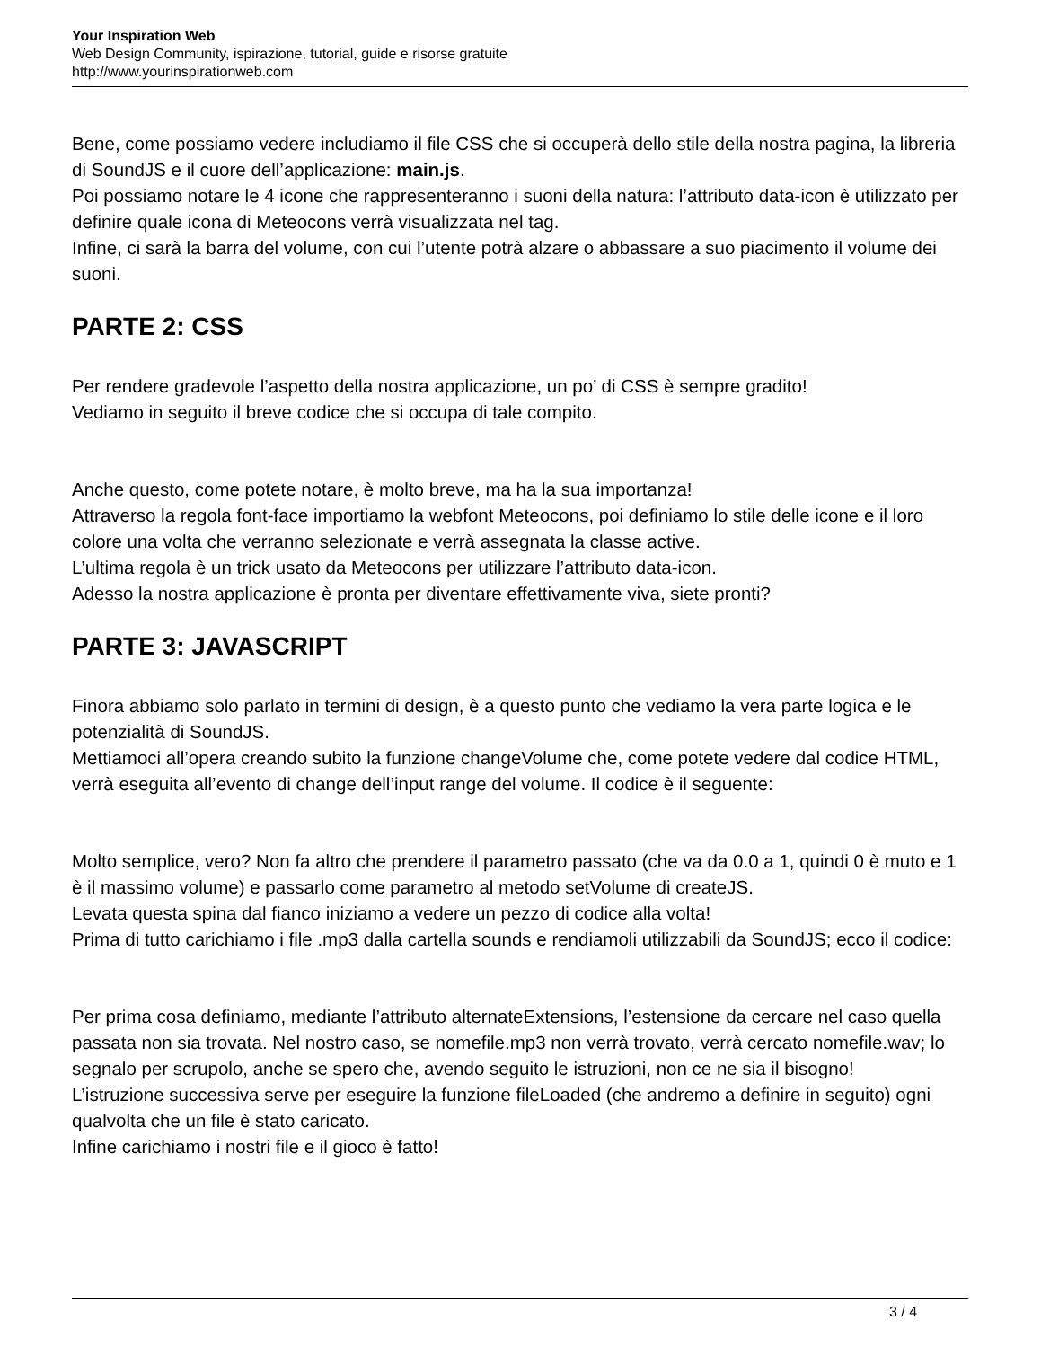Your Inspiration Web
Web Design Community, ispirazione, tutorial, guide e risorse gratuite
http://www.yourinspirationweb.com
Bene, come possiamo vedere includiamo il file CSS che si occuperà dello stile della nostra pagina, la libreria di SoundJS e il cuore dell’applicazione: main.js.
Poi possiamo notare le 4 icone che rappresenteranno i suoni della natura: l’attributo data-icon è utilizzato per definire quale icona di Meteocons verrà visualizzata nel tag.
Infine, ci sarà la barra del volume, con cui l’utente potrà alzare o abbassare a suo piacimento il volume dei suoni.
PARTE 2: CSS
Per rendere gradevole l’aspetto della nostra applicazione, un po’ di CSS è sempre gradito!
Vediamo in seguito il breve codice che si occupa di tale compito.
Anche questo, come potete notare, è molto breve, ma ha la sua importanza!
Attraverso la regola font-face importiamo la webfont Meteocons, poi definiamo lo stile delle icone e il loro colore una volta che verranno selezionate e verrà assegnata la classe active.
L’ultima regola è un trick usato da Meteocons per utilizzare l’attributo data-icon.
Adesso la nostra applicazione è pronta per diventare effettivamente viva, siete pronti?
PARTE 3: JAVASCRIPT
Finora abbiamo solo parlato in termini di design, è a questo punto che vediamo la vera parte logica e le potenzialità di SoundJS.
Mettiamoci all’opera creando subito la funzione changeVolume che, come potete vedere dal codice HTML, verrà eseguita all’evento di change dell’input range del volume. Il codice è il seguente:
Molto semplice, vero? Non fa altro che prendere il parametro passato (che va da 0.0 a 1, quindi 0 è muto e 1 è il massimo volume) e passarlo come parametro al metodo setVolume di createJS.
Levata questa spina dal fianco iniziamo a vedere un pezzo di codice alla volta!
Prima di tutto carichiamo i file .mp3 dalla cartella sounds e rendiamoli utilizzabili da SoundJS; ecco il codice:
Per prima cosa definiamo, mediante l’attributo alternateExtensions, l’estensione da cercare nel caso quella passata non sia trovata. Nel nostro caso, se nomefile.mp3 non verrà trovato, verrà cercato nomefile.wav; lo segnalo per scrupolo, anche se spero che, avendo seguito le istruzioni, non ce ne sia il bisogno!
L’istruzione successiva serve per eseguire la funzione fileLoaded (che andremo a definire in seguito) ogni qualvolta che un file è stato caricato.
Infine carichiamo i nostri file e il gioco è fatto!
3 / 4